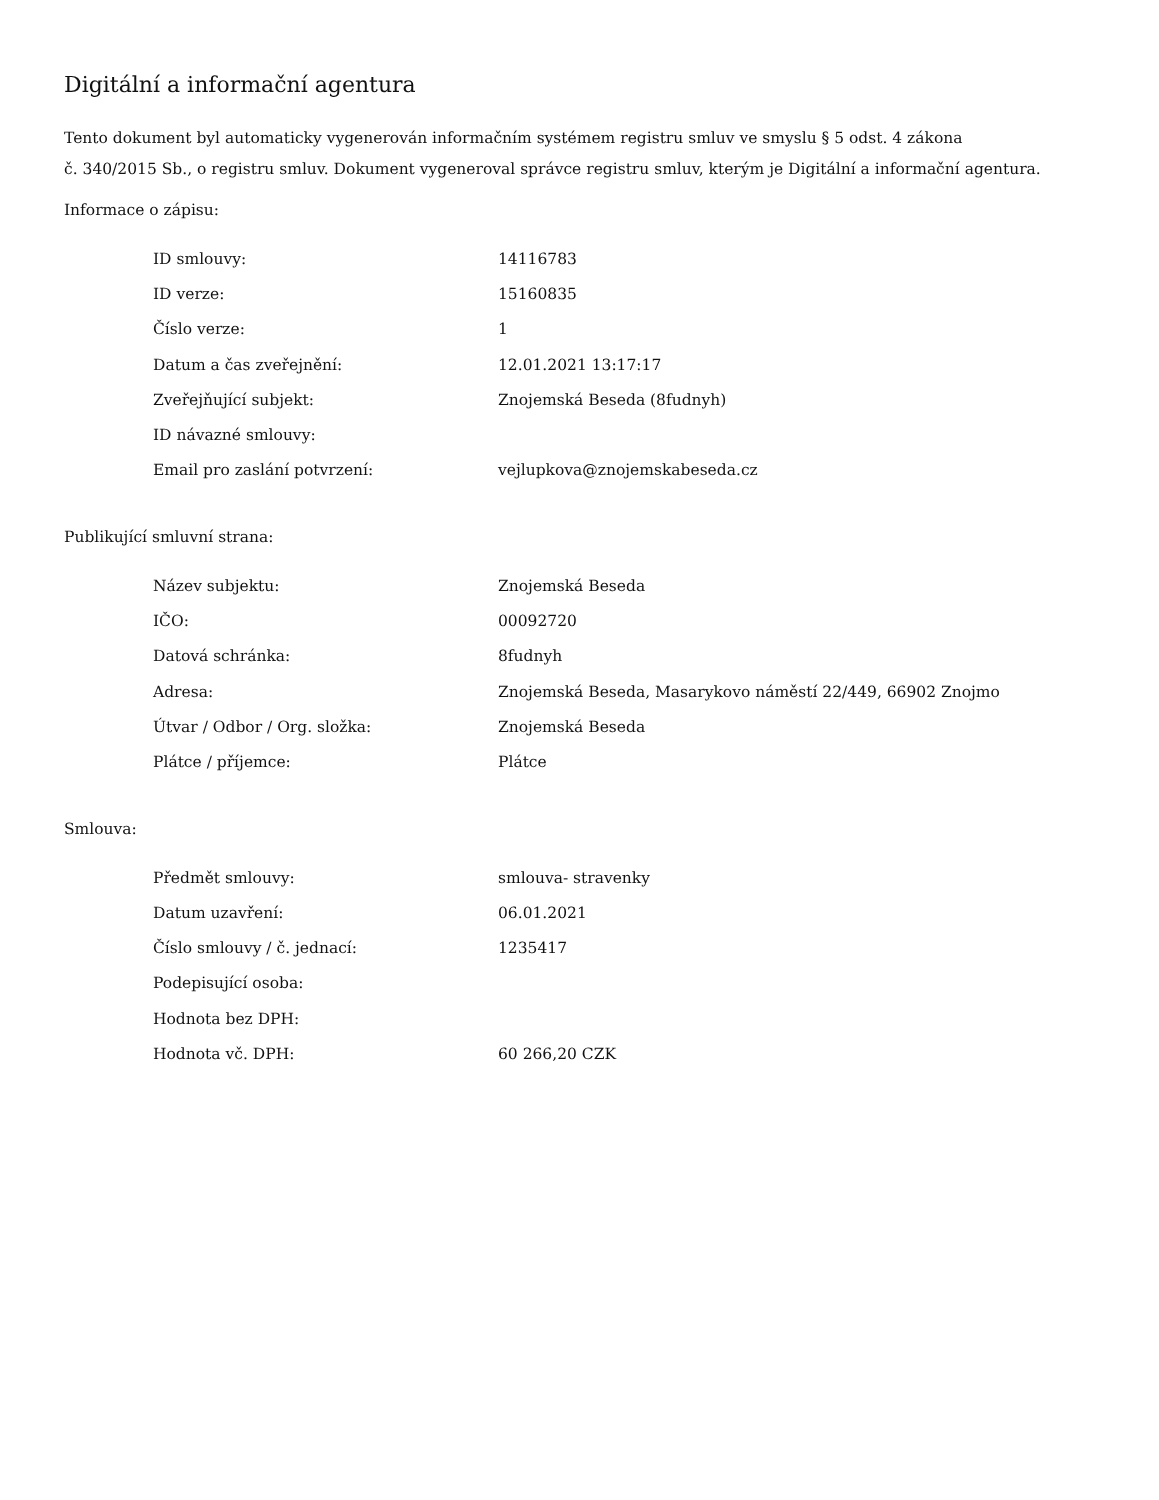Digitální a informační agentura
Tento dokument byl automaticky vygenerován informačním systémem registru smluv ve smyslu § 5 odst. 4 zákona
č. 340/2015 Sb., o registru smluv. Dokument vygeneroval správce registru smluv, kterým je Digitální a informační agentura.
Informace o zápisu:
| ID smlouvy: | 14116783 |
| ID verze: | 15160835 |
| Číslo verze: | 1 |
| Datum a čas zveřejnění: | 12.01.2021 13:17:17 |
| Zveřejňující subjekt: | Znojemská Beseda (8fudnyh) |
| ID návazné smlouvy: | |
| Email pro zaslání potvrzení: | vejlupkova@znojemskabeseda.cz |
Publikující smluvní strana:
| Název subjektu: | Znojemská Beseda |
| IČO: | 00092720 |
| Datová schránka: | 8fudnyh |
| Adresa: | Znojemská Beseda, Masarykovo náměstí 22/449, 66902 Znojmo |
| Útvar / Odbor / Org. složka: | Znojemská Beseda |
| Plátce / příjemce: | Plátce |
Smlouva:
| Předmět smlouvy: | smlouva- stravenky |
| Datum uzavření: | 06.01.2021 |
| Číslo smlouvy / č. jednací: | 1235417 |
| Podepisující osoba: | |
| Hodnota bez DPH: | |
| Hodnota vč. DPH: | 60 266,20 CZK |